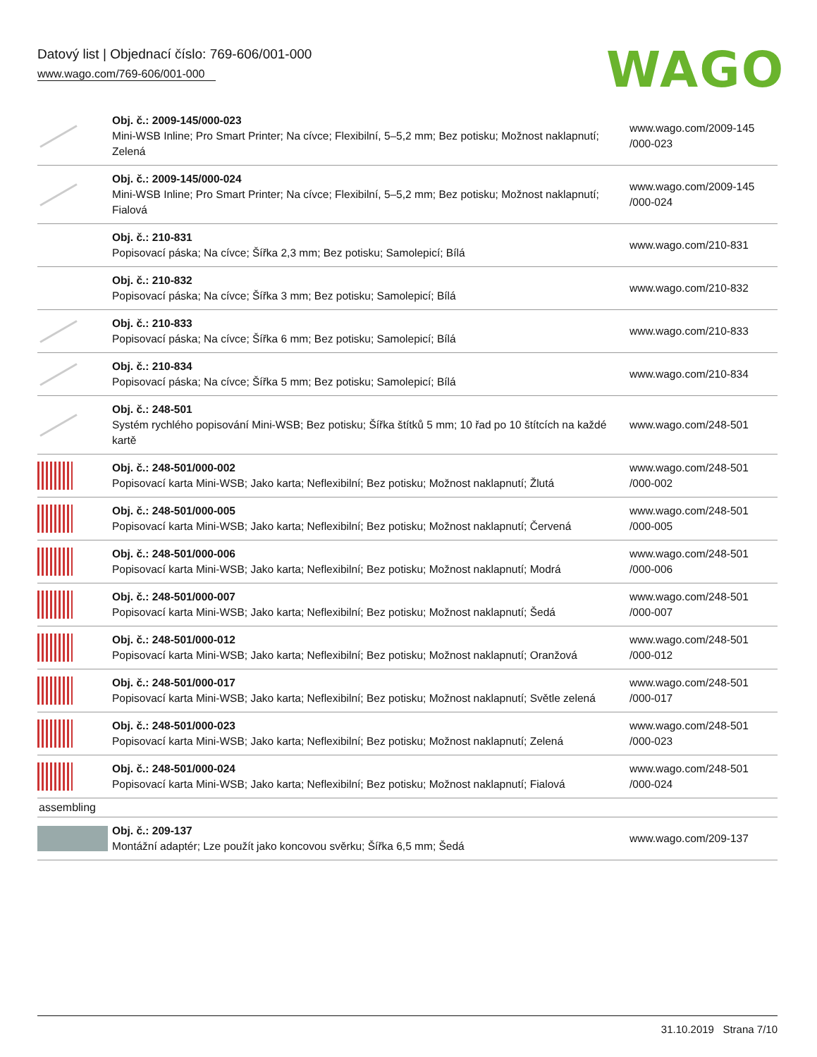Datový list | Objednací číslo: 769-606/001-000
www.wago.com/769-606/001-000
WAGO
| | Obj. č.: 2009-145/000-023 Mini-WSB Inline; Pro Smart Printer; Na cívce; Flexibilní, 5–5,2 mm; Bez potisku; Možnost naklapnutí; Zelená | www.wago.com/2009-145 /000-023 |
| | Obj. č.: 2009-145/000-024 Mini-WSB Inline; Pro Smart Printer; Na cívce; Flexibilní, 5–5,2 mm; Bez potisku; Možnost naklapnutí; Fialová | www.wago.com/2009-145 /000-024 |
| | Obj. č.: 210-831 Popisovací páska; Na cívce; Šířka 2,3 mm; Bez potisku; Samolepicí; Bílá | www.wago.com/210-831 |
| | Obj. č.: 210-832 Popisovací páska; Na cívce; Šířka 3 mm; Bez potisku; Samolepicí; Bílá | www.wago.com/210-832 |
| | Obj. č.: 210-833 Popisovací páska; Na cívce; Šířka 6 mm; Bez potisku; Samolepicí; Bílá | www.wago.com/210-833 |
| | Obj. č.: 210-834 Popisovací páska; Na cívce; Šířka 5 mm; Bez potisku; Samolepicí; Bílá | www.wago.com/210-834 |
| | Obj. č.: 248-501 Systém rychlého popisování Mini-WSB; Bez potisku; Šířka štítků 5 mm; 10 řad po 10 štítcích na každé kartě | www.wago.com/248-501 |
| | Obj. č.: 248-501/000-002 Popisovací karta Mini-WSB; Jako karta; Neflexibilní; Bez potisku; Možnost naklapnutí; Žlutá | www.wago.com/248-501 /000-002 |
| | Obj. č.: 248-501/000-005 Popisovací karta Mini-WSB; Jako karta; Neflexibilní; Bez potisku; Možnost naklapnutí; Červená | www.wago.com/248-501 /000-005 |
| | Obj. č.: 248-501/000-006 Popisovací karta Mini-WSB; Jako karta; Neflexibilní; Bez potisku; Možnost naklapnutí; Modrá | www.wago.com/248-501 /000-006 |
| | Obj. č.: 248-501/000-007 Popisovací karta Mini-WSB; Jako karta; Neflexibilní; Bez potisku; Možnost naklapnutí; Šedá | www.wago.com/248-501 /000-007 |
| | Obj. č.: 248-501/000-012 Popisovací karta Mini-WSB; Jako karta; Neflexibilní; Bez potisku; Možnost naklapnutí; Oranžová | www.wago.com/248-501 /000-012 |
| | Obj. č.: 248-501/000-017 Popisovací karta Mini-WSB; Jako karta; Neflexibilní; Bez potisku; Možnost naklapnutí; Světle zelená | www.wago.com/248-501 /000-017 |
| | Obj. č.: 248-501/000-023 Popisovací karta Mini-WSB; Jako karta; Neflexibilní; Bez potisku; Možnost naklapnutí; Zelená | www.wago.com/248-501 /000-023 |
| | Obj. č.: 248-501/000-024 Popisovací karta Mini-WSB; Jako karta; Neflexibilní; Bez potisku; Možnost naklapnutí; Fialová | www.wago.com/248-501 /000-024 |
| assembling | | |
| | Obj. č.: 209-137 Montážní adaptér; Lze použít jako koncovou svěrku; Šířka 6,5 mm; Šedá | www.wago.com/209-137 |
31.10.2019 Strana 7/10